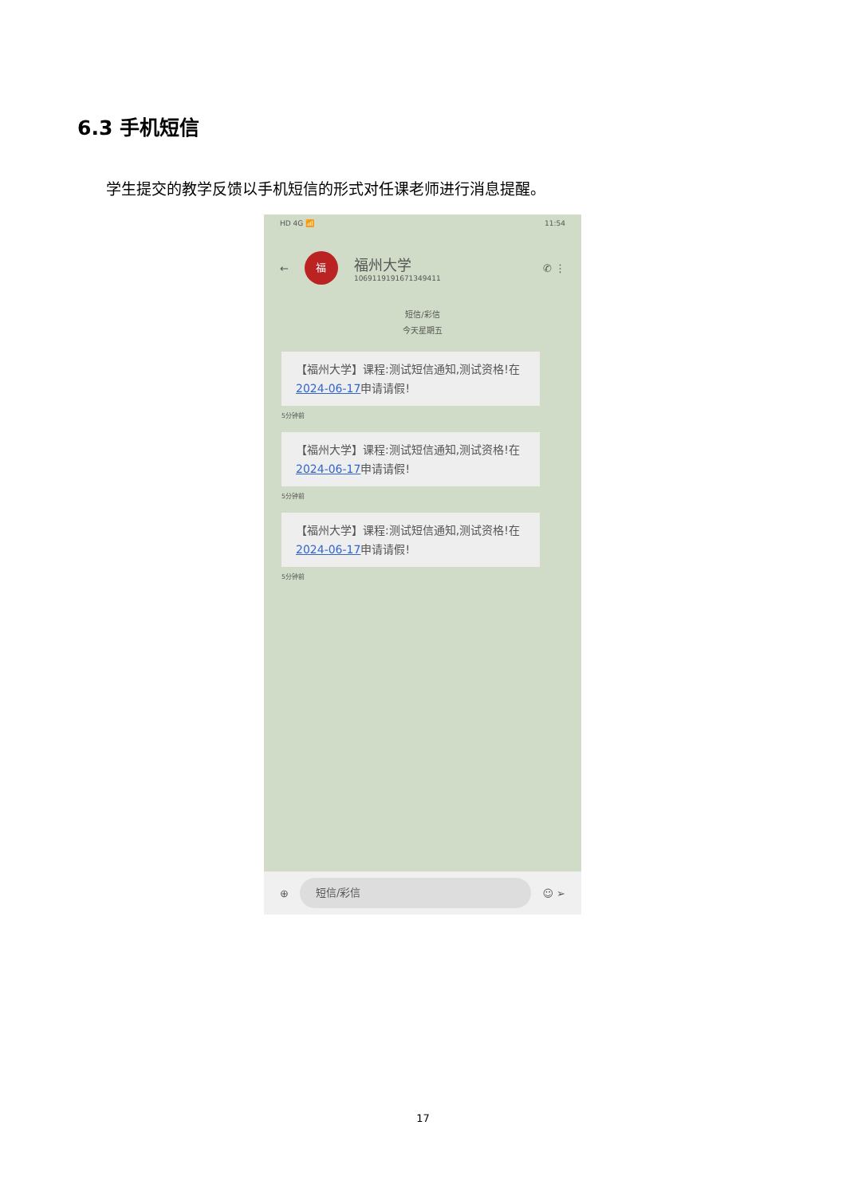6.3 手机短信
学生提交的教学反馈以手机短信的形式对任课老师进行消息提醒。
HD 4G 📶 11:54
←
福
福州大学
1069119191671349411
✆ ⋮
短信/彩信
今天星期五
【福州大学】课程:测试短信通知,测试资格!在2024-06-17申请请假!
5分钟前
【福州大学】课程:测试短信通知,测试资格!在2024-06-17申请请假!
5分钟前
【福州大学】课程:测试短信通知,测试资格!在2024-06-17申请请假!
5分钟前
⊕
短信/彩信
☺ ➢
17